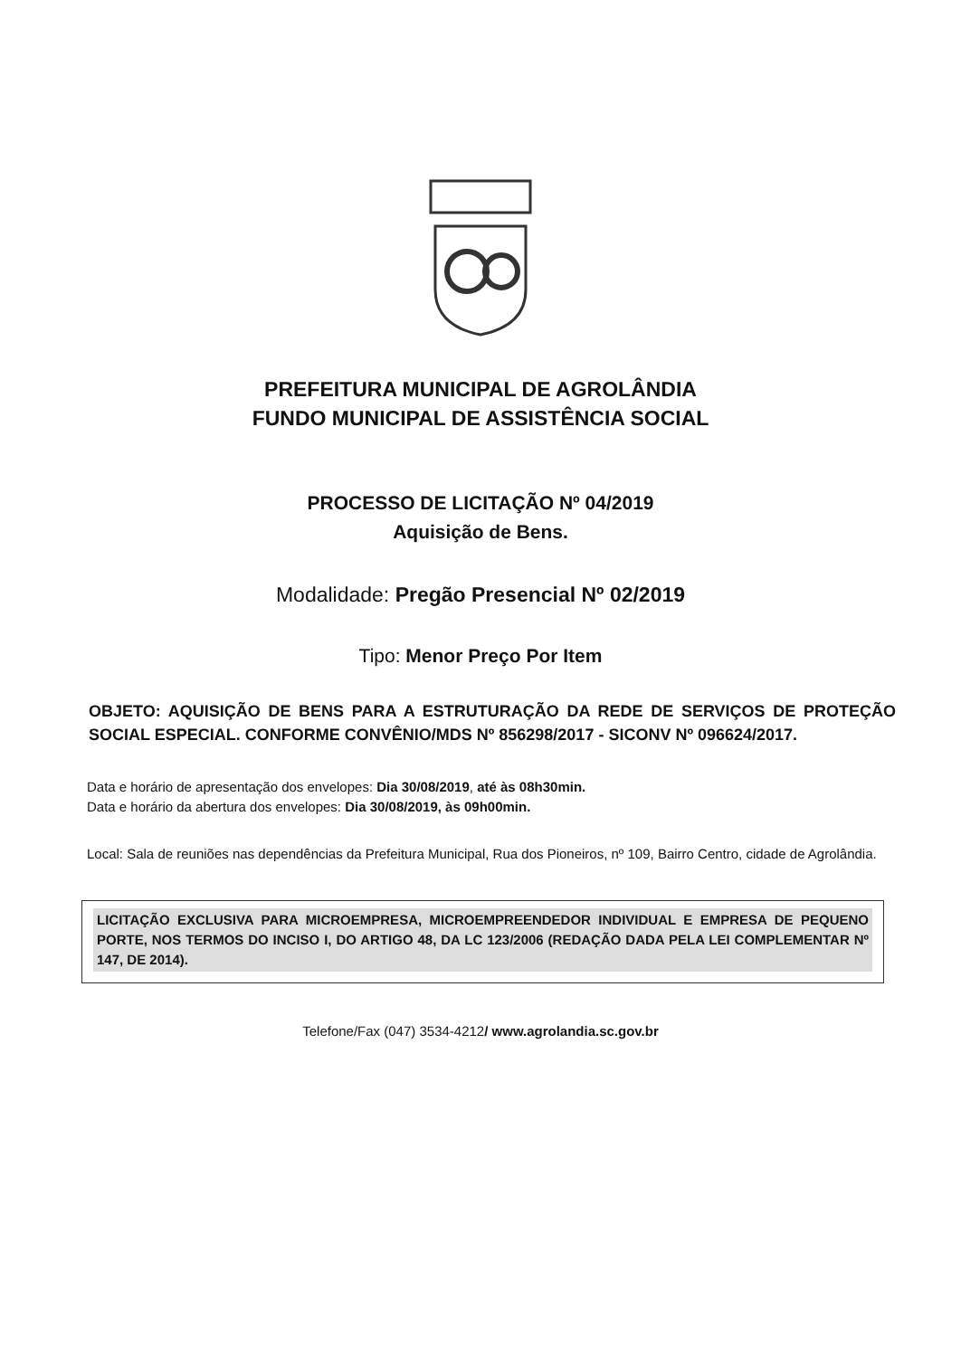PREFEITURA MUNICIPAL DE AGROLÂNDIA
FUNDO MUNICIPAL DE ASSISTÊNCIA SOCIAL
PROCESSO DE LICITAÇÃO Nº 04/2019
Aquisição de Bens.
Modalidade: Pregão Presencial Nº 02/2019
Tipo: Menor Preço Por Item
OBJETO: AQUISIÇÃO DE BENS PARA A ESTRUTURAÇÃO DA REDE DE SERVIÇOS DE PROTEÇÃO SOCIAL ESPECIAL. CONFORME CONVÊNIO/MDS Nº 856298/2017 - SICONV Nº 096624/2017.
Data e horário de apresentação dos envelopes: Dia 30/08/2019, até às 08h30min.
Data e horário da abertura dos envelopes: Dia 30/08/2019, às 09h00min.
Local: Sala de reuniões nas dependências da Prefeitura Municipal, Rua dos Pioneiros, nº 109, Bairro Centro, cidade de Agrolândia.
LICITAÇÃO EXCLUSIVA PARA MICROEMPRESA, MICROEMPREENDEDOR INDIVIDUAL E EMPRESA DE PEQUENO PORTE, NOS TERMOS DO INCISO I, DO ARTIGO 48, DA LC 123/2006 (REDAÇÃO DADA PELA LEI COMPLEMENTAR Nº 147, DE 2014).
Telefone/Fax (047) 3534-4212/ www.agrolandia.sc.gov.br